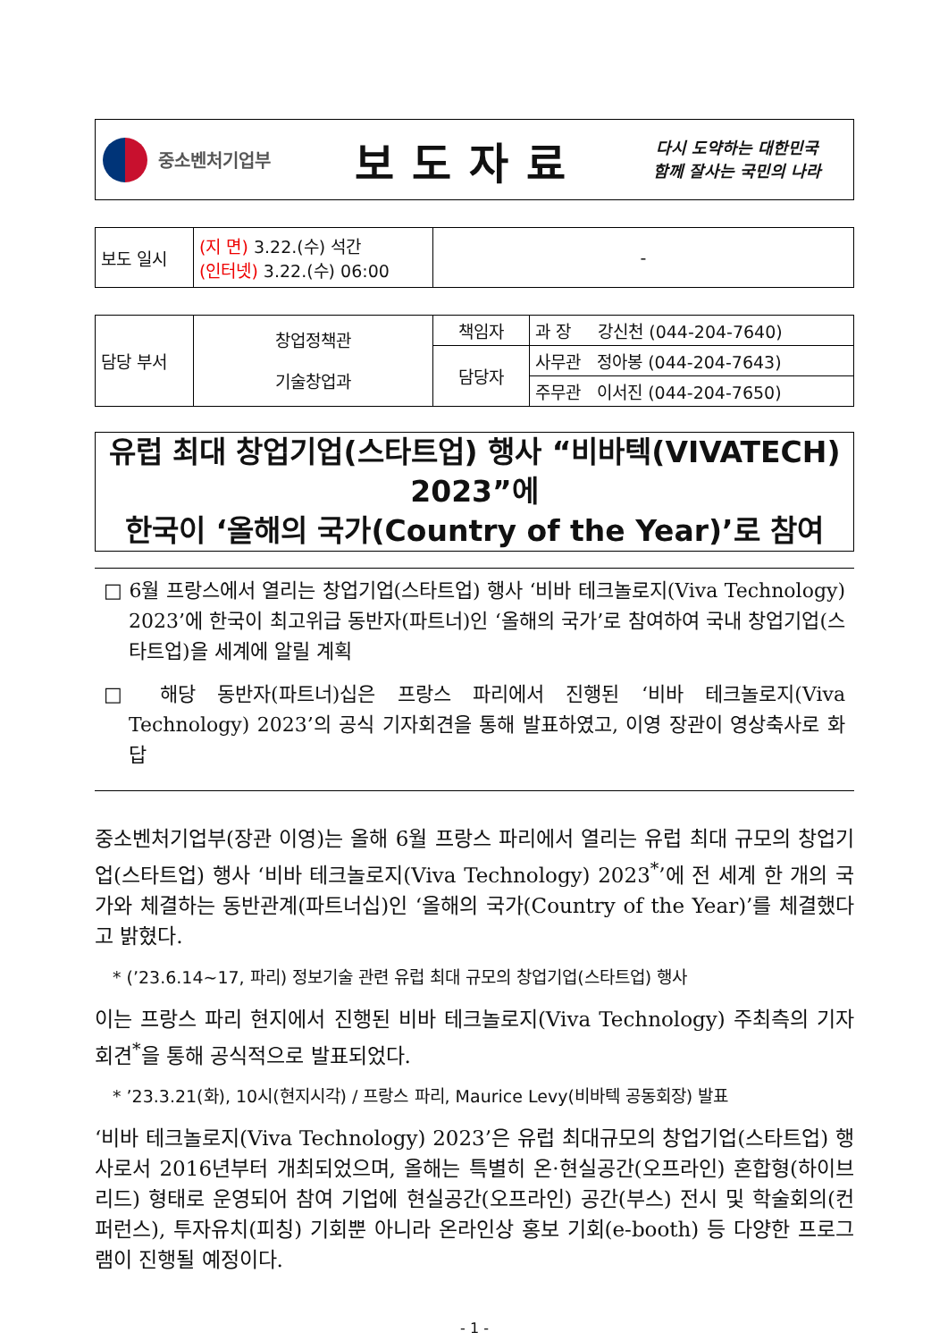중소벤처기업부
보도자료
다시 도약하는 대한민국
함께 잘사는 국민의 나라
| 보도 일시 | (지 면) 3.22.(수) 석간 (인터넷) 3.22.(수) 06:00 | - |
| 담당 부서 | 창업정책관 기술창업과 | 책임자 | 과 장 강신천 (044-204-7640) |
| | | 담당자 | 사무관 정아봉 (044-204-7643) |
| | | | 주무관 이서진 (044-204-7650) |
유럽 최대 창업기업(스타트업) 행사 “비바텍(VIVATECH) 2023”에
한국이 ‘올해의 국가(Country of the Year)’로 참여
□ 6월 프랑스에서 열리는 창업기업(스타트업) 행사 ‘비바 테크놀로지(Viva Technology) 2023’에 한국이 최고위급 동반자(파트너)인 ‘올해의 국가’로 참여하여 국내 창업기업(스타트업)을 세계에 알릴 계획
□ 해당 동반자(파트너)십은 프랑스 파리에서 진행된 ‘비바 테크놀로지(Viva Technology) 2023’의 공식 기자회견을 통해 발표하였고, 이영 장관이 영상축사로 화답
중소벤처기업부(장관 이영)는 올해 6월 프랑스 파리에서 열리는 유럽 최대 규모의 창업기업(스타트업) 행사 ‘비바 테크놀로지(Viva Technology) 2023<sup>*</sup>’에 전 세계 한 개의 국가와 체결하는 동반관계(파트너십)인 ‘올해의 국가(Country of the Year)’를 체결했다고 밝혔다.
* (’23.6.14~17, 파리) 정보기술 관련 유럽 최대 규모의 창업기업(스타트업) 행사
이는 프랑스 파리 현지에서 진행된 비바 테크놀로지(Viva Technology) 주최측의 기자회견<sup>*</sup>을 통해 공식적으로 발표되었다.
* ’23.3.21(화), 10시(현지시각) / 프랑스 파리, Maurice Levy(비바텍 공동회장) 발표
‘비바 테크놀로지(Viva Technology) 2023’은 유럽 최대규모의 창업기업(스타트업) 행사로서 2016년부터 개최되었으며, 올해는 특별히 온·현실공간(오프라인) 혼합형(하이브리드) 형태로 운영되어 참여 기업에 현실공간(오프라인) 공간(부스) 전시 및 학술회의(컨퍼런스), 투자유치(피칭) 기회뿐 아니라 온라인상 홍보 기회(e-booth) 등 다양한 프로그램이 진행될 예정이다.
- 1 -